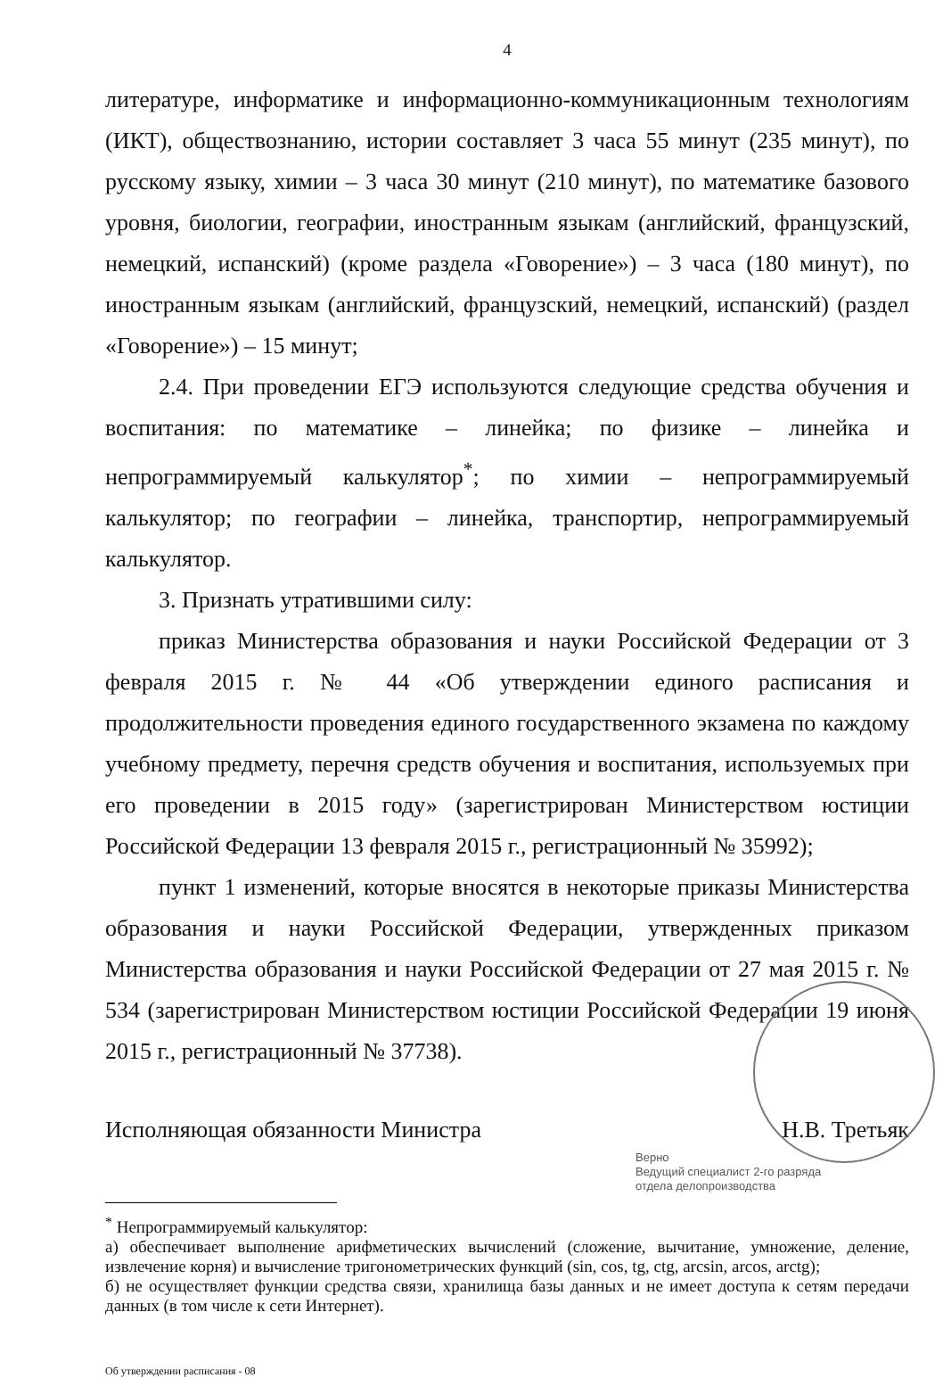4
литературе, информатике и информационно-коммуникационным технологиям (ИКТ), обществознанию, истории составляет 3 часа 55 минут (235 минут), по русскому языку, химии – 3 часа 30 минут (210 минут), по математике базового уровня, биологии, географии, иностранным языкам (английский, французский, немецкий, испанский) (кроме раздела «Говорение») – 3 часа (180 минут), по иностранным языкам (английский, французский, немецкий, испанский) (раздел «Говорение») – 15 минут;
2.4. При проведении ЕГЭ используются следующие средства обучения и воспитания: по математике – линейка; по физике – линейка и непрограммируемый калькулятор<sup>*</sup>; по химии – непрограммируемый калькулятор; по географии – линейка, транспортир, непрограммируемый калькулятор.
3. Признать утратившими силу:
приказ Министерства образования и науки Российской Федерации от 3 февраля 2015 г. № 44 «Об утверждении единого расписания и продолжительности проведения единого государственного экзамена по каждому учебному предмету, перечня средств обучения и воспитания, используемых при его проведении в 2015 году» (зарегистрирован Министерством юстиции Российской Федерации 13 февраля 2015 г., регистрационный № 35992);
пункт 1 изменений, которые вносятся в некоторые приказы Министерства образования и науки Российской Федерации, утвержденных приказом Министерства образования и науки Российской Федерации от 27 мая 2015 г. № 534 (зарегистрирован Министерством юстиции Российской Федерации 19 июня 2015 г., регистрационный № 37738).
Исполняющая обязанности Министра Н.В. Третьяк
Верно
Ведущий специалист 2-го разряда
отдела делопроизводства
<sup>*</sup> Непрограммируемый калькулятор:
а) обеспечивает выполнение арифметических вычислений (сложение, вычитание, умножение, деление, извлечение корня) и вычисление тригонометрических функций (sin, cos, tg, ctg, arcsin, arcos, arctg);
б) не осуществляет функции средства связи, хранилища базы данных и не имеет доступа к сетям передачи данных (в том числе к сети Интернет).
Об утверждении расписания - 08